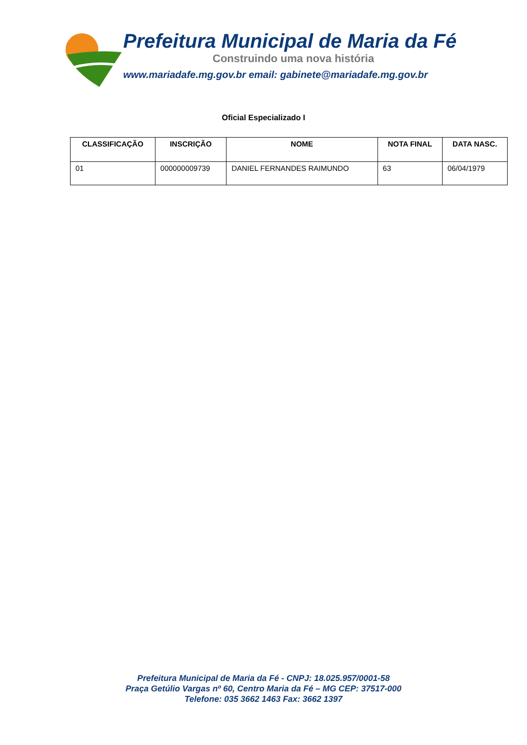Prefeitura Municipal de Maria da Fé
Construindo uma nova história
www.mariadafe.mg.gov.br email: gabinete@mariadafe.mg.gov.br
Oficial Especializado I
| CLASSIFICAÇÃO | INSCRIÇÃO | NOME | NOTA FINAL | DATA NASC. |
| --- | --- | --- | --- | --- |
| 01 | 000000009739 | DANIEL FERNANDES RAIMUNDO | 63 | 06/04/1979 |
Prefeitura Municipal de Maria da Fé - CNPJ: 18.025.957/0001-58
Praça Getúlio Vargas nº 60, Centro Maria da Fé – MG CEP: 37517-000
Telefone: 035 3662 1463 Fax: 3662 1397